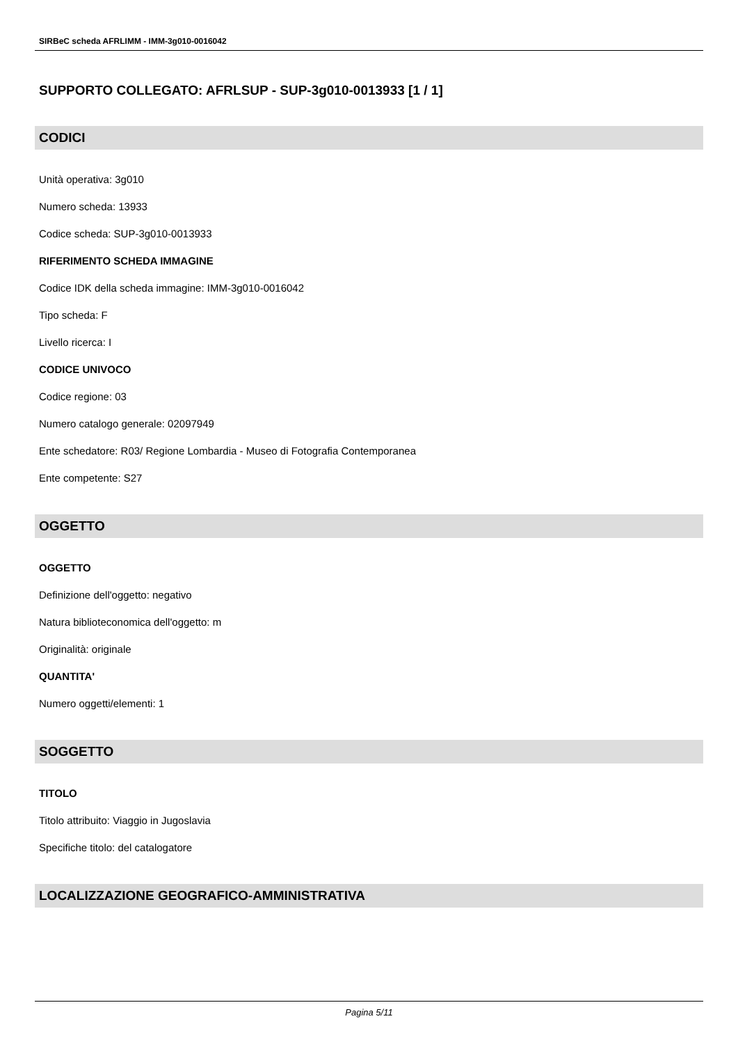SIRBeC scheda AFRLIMM - IMM-3g010-0016042
SUPPORTO COLLEGATO: AFRLSUP - SUP-3g010-0013933 [1 / 1]
CODICI
Unità operativa: 3g010
Numero scheda: 13933
Codice scheda: SUP-3g010-0013933
RIFERIMENTO SCHEDA IMMAGINE
Codice IDK della scheda immagine: IMM-3g010-0016042
Tipo scheda: F
Livello ricerca: I
CODICE UNIVOCO
Codice regione: 03
Numero catalogo generale: 02097949
Ente schedatore: R03/ Regione Lombardia - Museo di Fotografia Contemporanea
Ente competente: S27
OGGETTO
OGGETTO
Definizione dell'oggetto: negativo
Natura biblioteconomica dell'oggetto: m
Originalità: originale
QUANTITA'
Numero oggetti/elementi: 1
SOGGETTO
TITOLO
Titolo attribuito: Viaggio in Jugoslavia
Specifiche titolo: del catalogatore
LOCALIZZAZIONE GEOGRAFICO-AMMINISTRATIVA
Pagina 5/11